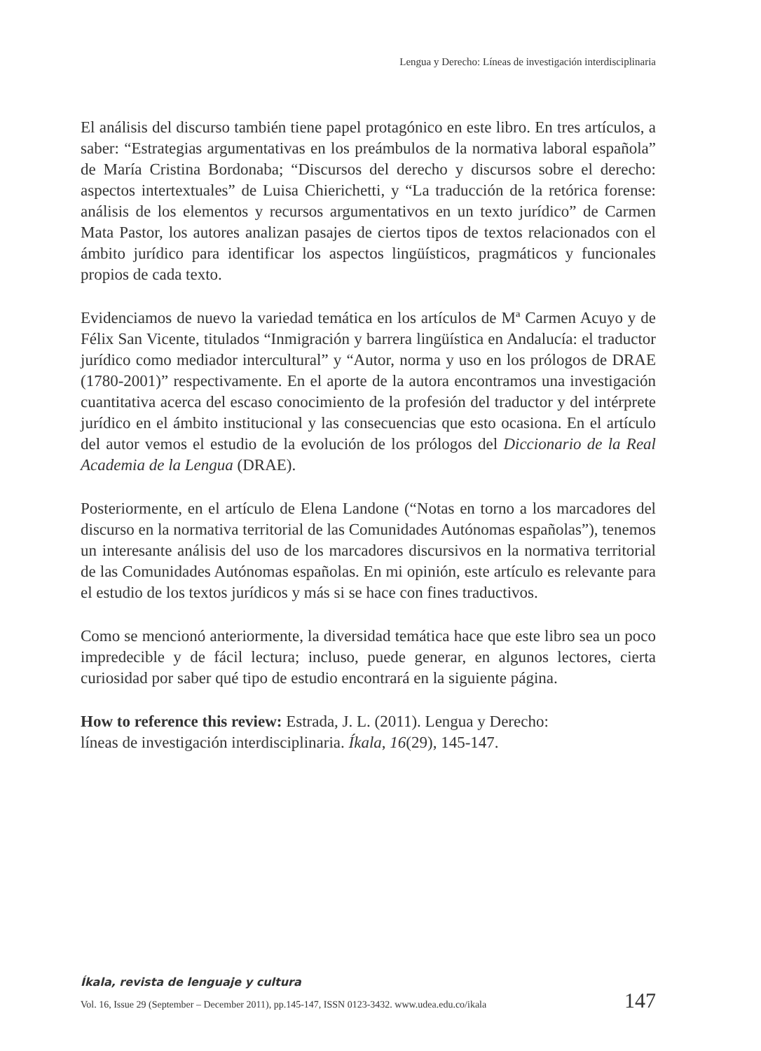Lengua y Derecho: Líneas de investigación interdisciplinaria
El análisis del discurso también tiene papel protagónico en este libro. En tres artículos, a saber: “Estrategias argumentativas en los preámbulos de la normativa laboral española” de María Cristina Bordonaba; “Discursos del derecho y discursos sobre el derecho: aspectos intertextuales” de Luisa Chierichetti, y “La traducción de la retórica forense: análisis de los elementos y recursos argumentativos en un texto jurídico” de Carmen Mata Pastor, los autores analizan pasajes de ciertos tipos de textos relacionados con el ámbito jurídico para identificar los aspectos lingüísticos, pragmáticos y funcionales propios de cada texto.
Evidenciamos de nuevo la variedad temática en los artículos de Mª Carmen Acuyo y de Félix San Vicente, titulados “Inmigración y barrera lingüística en Andalucía: el traductor jurídico como mediador intercultural” y “Autor, norma y uso en los prólogos de DRAE (1780-2001)” respectivamente. En el aporte de la autora encontramos una investigación cuantitativa acerca del escaso conocimiento de la profesión del traductor y del intérprete jurídico en el ámbito institucional y las consecuencias que esto ocasiona. En el artículo del autor vemos el estudio de la evolución de los prólogos del Diccionario de la Real Academia de la Lengua (DRAE).
Posteriormente, en el artículo de Elena Landone (“Notas en torno a los marcadores del discurso en la normativa territorial de las Comunidades Autónomas españolas”), tenemos un interesante análisis del uso de los marcadores discursivos en la normativa territorial de las Comunidades Autónomas españolas. En mi opinión, este artículo es relevante para el estudio de los textos jurídicos y más si se hace con fines traductivos.
Como se mencionó anteriormente, la diversidad temática hace que este libro sea un poco impredecible y de fácil lectura; incluso, puede generar, en algunos lectores, cierta curiosidad por saber qué tipo de estudio encontrará en la siguiente página.
How to reference this review: Estrada, J. L. (2011). Lengua y Derecho:
líneas de investigación interdisciplinaria. Íkala, 16(29), 145-147.
Íkala, revista de lenguaje y cultura
Vol. 16, Issue 29 (September – December 2011), pp.145-147, ISSN 0123-3432. www.udea.edu.co/ikala 147